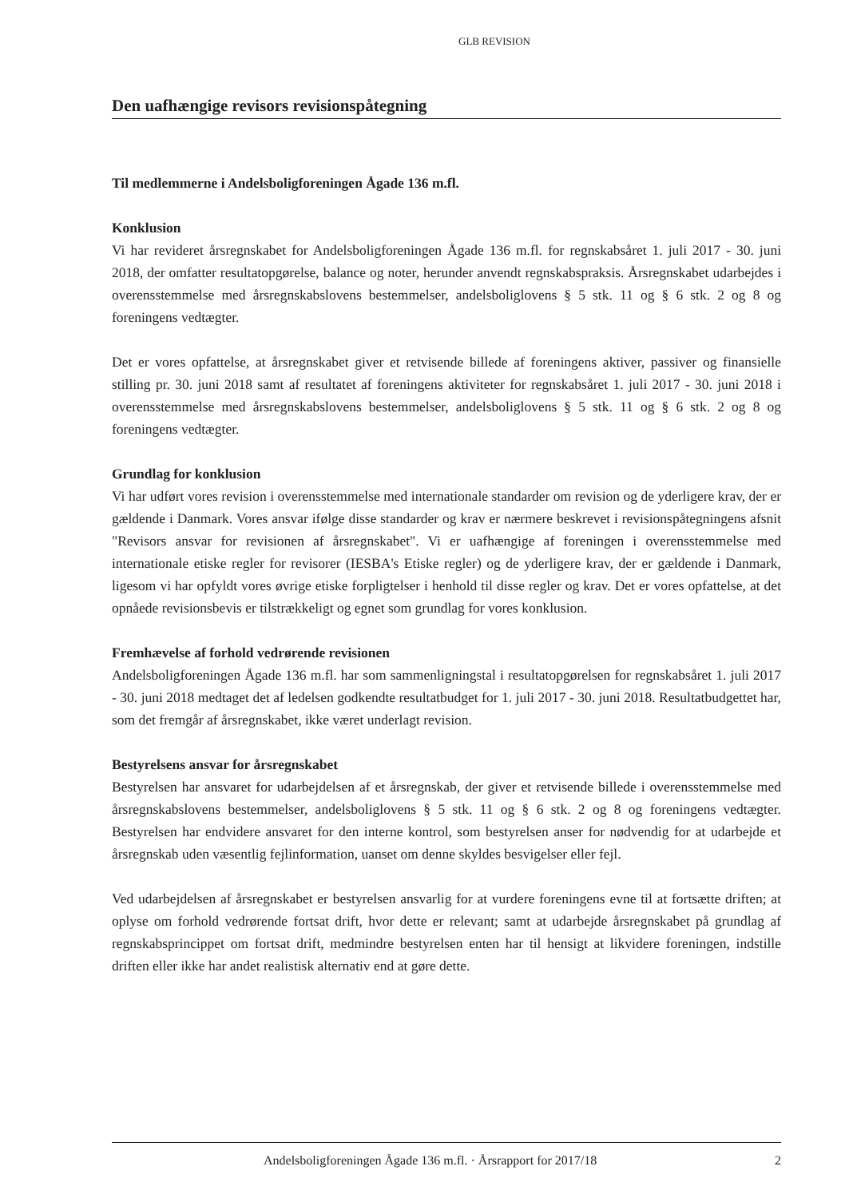GLB REVISION
Den uafhængige revisors revisionspåtegning
Til medlemmerne i Andelsboligforeningen Ågade 136 m.fl.
Konklusion
Vi har revideret årsregnskabet for Andelsboligforeningen Ågade 136 m.fl. for regnskabsåret 1. juli 2017 - 30. juni 2018, der omfatter resultatopgørelse, balance og noter, herunder anvendt regnskabspraksis. Årsregnskabet udarbejdes i overensstemmelse med årsregnskabslovens bestemmelser, andelsboliglovens § 5 stk. 11 og § 6 stk. 2 og 8 og foreningens vedtægter.
Det er vores opfattelse, at årsregnskabet giver et retvisende billede af foreningens aktiver, passiver og finansielle stilling pr. 30. juni 2018 samt af resultatet af foreningens aktiviteter for regnskabsåret 1. juli 2017 - 30. juni 2018 i overensstemmelse med årsregnskabslovens bestemmelser, andelsboliglovens § 5 stk. 11 og § 6 stk. 2 og 8 og foreningens vedtægter.
Grundlag for konklusion
Vi har udført vores revision i overensstemmelse med internationale standarder om revision og de yderligere krav, der er gældende i Danmark. Vores ansvar ifølge disse standarder og krav er nærmere beskrevet i revisionspåtegningens afsnit "Revisors ansvar for revisionen af årsregnskabet". Vi er uafhængige af foreningen i overensstemmelse med internationale etiske regler for revisorer (IESBA's Etiske regler) og de yderligere krav, der er gældende i Danmark, ligesom vi har opfyldt vores øvrige etiske forpligtelser i henhold til disse regler og krav. Det er vores opfattelse, at det opnåede revisionsbevis er tilstrækkeligt og egnet som grundlag for vores konklusion.
Fremhævelse af forhold vedrørende revisionen
Andelsboligforeningen Ågade 136 m.fl. har som sammenligningstal i resultatopgørelsen for regnskabsåret 1. juli 2017 - 30. juni 2018 medtaget det af ledelsen godkendte resultatbudget for 1. juli 2017 - 30. juni 2018. Resultatbudgettet har, som det fremgår af årsregnskabet, ikke været underlagt revision.
Bestyrelsens ansvar for årsregnskabet
Bestyrelsen har ansvaret for udarbejdelsen af et årsregnskab, der giver et retvisende billede i overensstemmelse med årsregnskabslovens bestemmelser, andelsboliglovens § 5 stk. 11 og § 6 stk. 2 og 8 og foreningens vedtægter. Bestyrelsen har endvidere ansvaret for den interne kontrol, som bestyrelsen anser for nødvendig for at udarbejde et årsregnskab uden væsentlig fejlinformation, uanset om denne skyldes besvigelser eller fejl.
Ved udarbejdelsen af årsregnskabet er bestyrelsen ansvarlig for at vurdere foreningens evne til at fortsætte driften; at oplyse om forhold vedrørende fortsat drift, hvor dette er relevant; samt at udarbejde årsregnskabet på grundlag af regnskabsprincippet om fortsat drift, medmindre bestyrelsen enten har til hensigt at likvidere foreningen, indstille driften eller ikke har andet realistisk alternativ end at gøre dette.
Andelsboligforeningen Ågade 136 m.fl. · Årsrapport for 2017/18 2